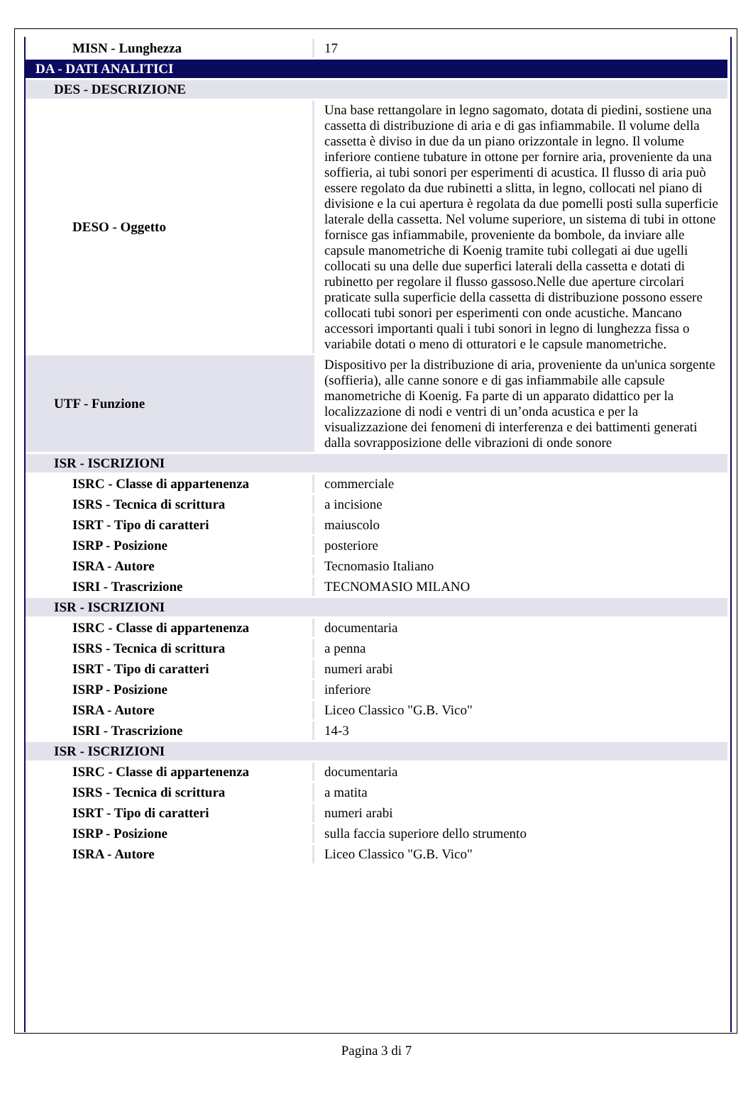| MISN - Lunghezza | 17 |
| DA - DATI ANALITICI | |
| DES - DESCRIZIONE | |
| DESO - Oggetto | Una base rettangolare in legno sagomato, dotata di piedini, sostiene una cassetta di distribuzione di aria e di gas infiammabile. Il volume della cassetta è diviso in due da un piano orizzontale in legno. Il volume inferiore contiene tubature in ottone per fornire aria, proveniente da una soffieria, ai tubi sonori per esperimenti di acustica. Il flusso di aria può essere regolato da due rubinetti a slitta, in legno, collocati nel piano di divisione e la cui apertura è regolata da due pomelli posti sulla superficie laterale della cassetta. Nel volume superiore, un sistema di tubi in ottone fornisce gas infiammabile, proveniente da bombole, da inviare alle capsule manometriche di Koenig tramite tubi collegati ai due ugelli collocati su una delle due superfici laterali della cassetta e dotati di rubinetto per regolare il flusso gassoso.Nelle due aperture circolari praticate sulla superficie della cassetta di distribuzione possono essere collocati tubi sonori per esperimenti con onde acustiche. Mancano accessori importanti quali i tubi sonori in legno di lunghezza fissa o variabile dotati o meno di otturatori e le capsule manometriche. |
| UTF - Funzione | Dispositivo per la distribuzione di aria, proveniente da un'unica sorgente (soffieria), alle canne sonore e di gas infiammabile alle capsule manometriche di Koenig. Fa parte di un apparato didattico per la localizzazione di nodi e ventri di un’onda acustica e per la visualizzazione dei fenomeni di interferenza e dei battimenti generati dalla sovrapposizione delle vibrazioni di onde sonore |
| ISR - ISCRIZIONI | |
| ISRC - Classe di appartenenza | commerciale |
| ISRS - Tecnica di scrittura | a incisione |
| ISRT - Tipo di caratteri | maiuscolo |
| ISRP - Posizione | posteriore |
| ISRA - Autore | Tecnomasio Italiano |
| ISRI - Trascrizione | TECNOMASIO MILANO |
| ISR - ISCRIZIONI | |
| ISRC - Classe di appartenenza | documentaria |
| ISRS - Tecnica di scrittura | a penna |
| ISRT - Tipo di caratteri | numeri arabi |
| ISRP - Posizione | inferiore |
| ISRA - Autore | Liceo Classico "G.B. Vico" |
| ISRI - Trascrizione | 14-3 |
| ISR - ISCRIZIONI | |
| ISRC - Classe di appartenenza | documentaria |
| ISRS - Tecnica di scrittura | a matita |
| ISRT - Tipo di caratteri | numeri arabi |
| ISRP - Posizione | sulla faccia superiore dello strumento |
| ISRA - Autore | Liceo Classico "G.B. Vico" |
Pagina 3 di 7